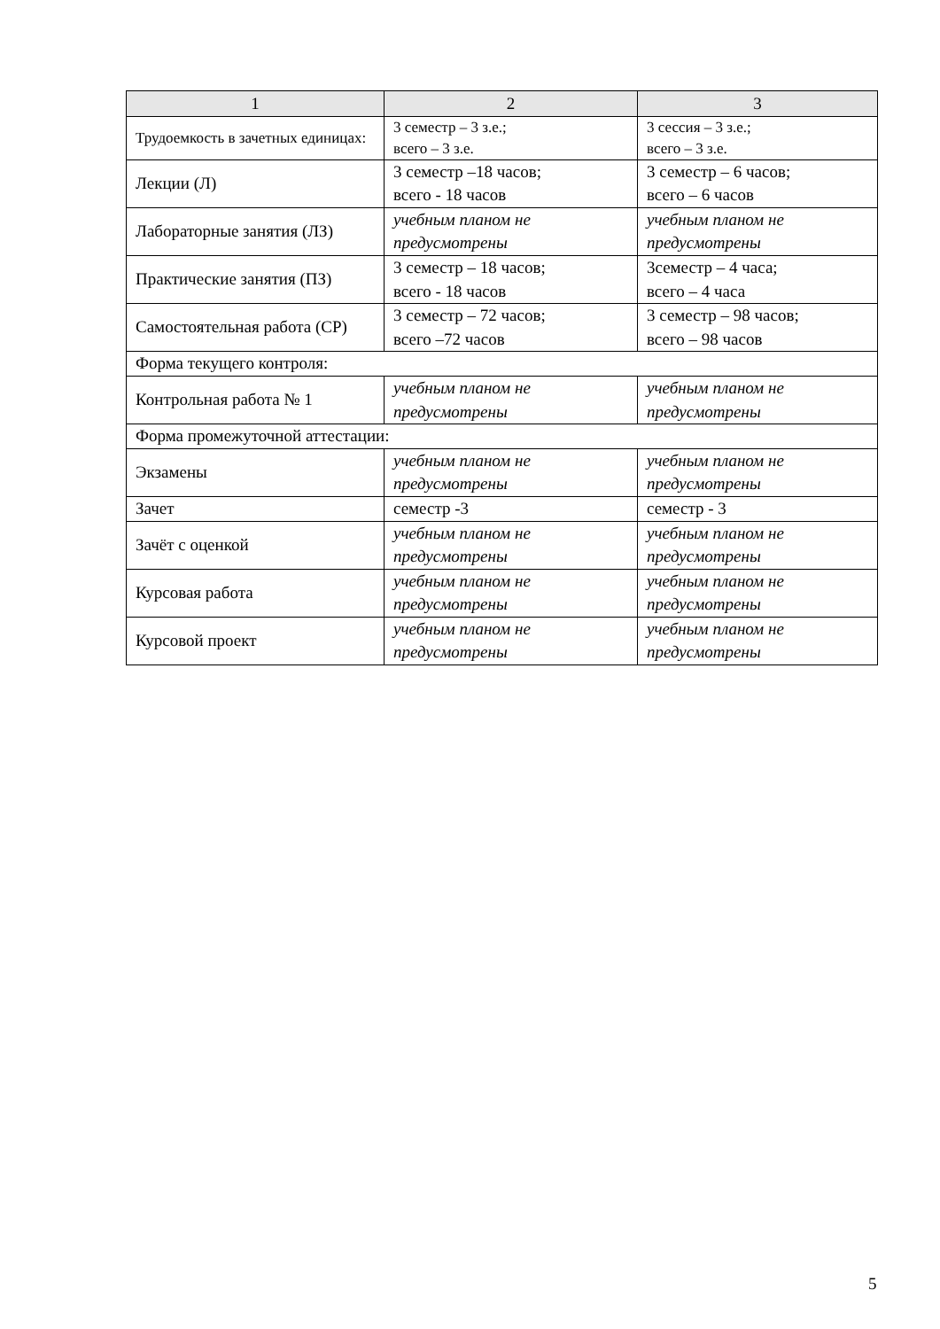| 1 | 2 | 3 |
| --- | --- | --- |
| Трудоемкость в зачетных единицах: | 3 семестр – 3 з.е.; всего – 3 з.е. | 3 сессия – 3 з.е.; всего – 3 з.е. |
| Лекции (Л) | 3 семестр –18 часов; всего - 18 часов | 3 семестр – 6 часов; всего – 6 часов |
| Лабораторные занятия (ЛЗ) | учебным планом не предусмотрены | учебным планом не предусмотрены |
| Практические занятия (ПЗ) | 3 семестр – 18 часов; всего - 18 часов | 3семестр – 4 часа; всего – 4 часа |
| Самостоятельная работа (СР) | 3 семестр – 72 часов; всего –72 часов | 3 семестр – 98 часов; всего – 98 часов |
| Форма текущего контроля: | | |
| Контрольная работа № 1 | учебным планом не предусмотрены | учебным планом не предусмотрены |
| Форма промежуточной аттестации: | | |
| Экзамены | учебным планом не предусмотрены | учебным планом не предусмотрены |
| Зачет | семестр -3 | семестр - 3 |
| Зачёт с оценкой | учебным планом не предусмотрены | учебным планом не предусмотрены |
| Курсовая работа | учебным планом не предусмотрены | учебным планом не предусмотрены |
| Курсовой проект | учебным планом не предусмотрены | учебным планом не предусмотрены |
5